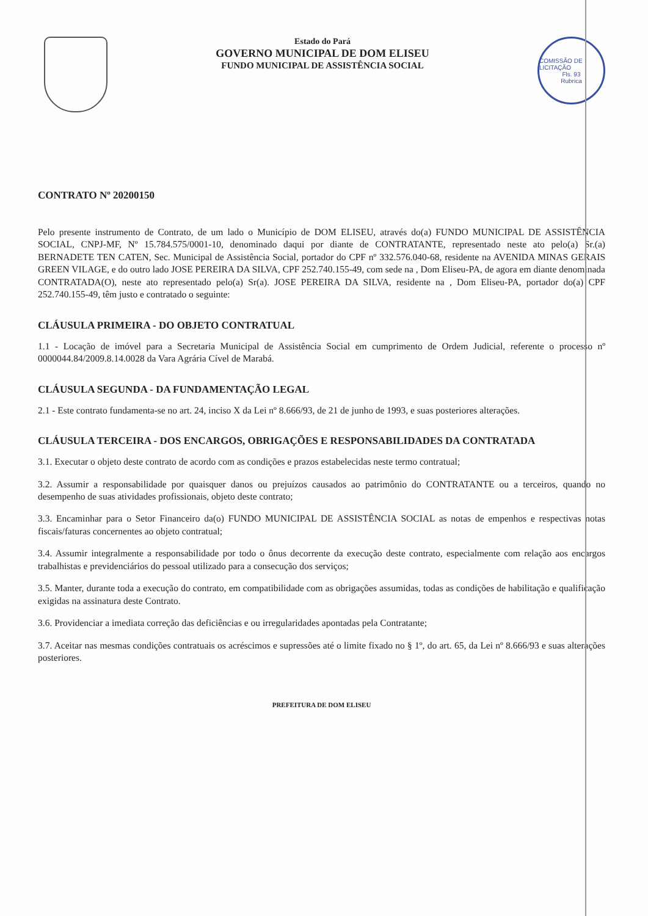Estado do Pará
GOVERNO MUNICIPAL DE DOM ELISEU
FUNDO MUNICIPAL DE ASSISTÊNCIA SOCIAL
COMISSÃO DE LICITAÇÃO
Fls. 93
Rubrica
CONTRATO Nº 20200150
Pelo presente instrumento de Contrato, de um lado o Município de DOM ELISEU, através do(a) FUNDO MUNICIPAL DE ASSISTÊNCIA SOCIAL, CNPJ-MF, Nº 15.784.575/0001-10, denominado daqui por diante de CONTRATANTE, representado neste ato pelo(a) Sr.(a) BERNADETE TEN CATEN, Sec. Municipal de Assistência Social, portador do CPF nº 332.576.040-68, residente na AVENIDA MINAS GERAIS GREEN VILAGE, e do outro lado JOSE PEREIRA DA SILVA, CPF 252.740.155-49, com sede na , Dom Eliseu-PA, de agora em diante denominada CONTRATADA(O), neste ato representado pelo(a) Sr(a). JOSE PEREIRA DA SILVA, residente na , Dom Eliseu-PA, portador do(a) CPF 252.740.155-49, têm justo e contratado o seguinte:
CLÁUSULA PRIMEIRA - DO OBJETO CONTRATUAL
1.1 - Locação de imóvel para a Secretaria Municipal de Assistência Social em cumprimento de Ordem Judicial, referente o processo nº 0000044.84/2009.8.14.0028 da Vara Agrária Cível de Marabá.
CLÁUSULA SEGUNDA - DA FUNDAMENTAÇÃO LEGAL
2.1 - Este contrato fundamenta-se no art. 24, inciso X da Lei nº 8.666/93, de 21 de junho de 1993, e suas posteriores alterações.
CLÁUSULA TERCEIRA - DOS ENCARGOS, OBRIGAÇÕES E RESPONSABILIDADES DA CONTRATADA
3.1. Executar o objeto deste contrato de acordo com as condições e prazos estabelecidas neste termo contratual;
3.2. Assumir a responsabilidade por quaisquer danos ou prejuízos causados ao patrimônio do CONTRATANTE ou a terceiros, quando no desempenho de suas atividades profissionais, objeto deste contrato;
3.3. Encaminhar para o Setor Financeiro da(o) FUNDO MUNICIPAL DE ASSISTÊNCIA SOCIAL as notas de empenhos e respectivas notas fiscais/faturas concernentes ao objeto contratual;
3.4. Assumir integralmente a responsabilidade por todo o ônus decorrente da execução deste contrato, especialmente com relação aos encargos trabalhistas e previdenciários do pessoal utilizado para a consecução dos serviços;
3.5. Manter, durante toda a execução do contrato, em compatibilidade com as obrigações assumidas, todas as condições de habilitação e qualificação exigidas na assinatura deste Contrato.
3.6. Providenciar a imediata correção das deficiências e ou irregularidades apontadas pela Contratante;
3.7. Aceitar nas mesmas condições contratuais os acréscimos e supressões até o limite fixado no § 1º, do art. 65, da Lei nº 8.666/93 e suas alterações posteriores.
PREFEITURA DE DOM ELISEU